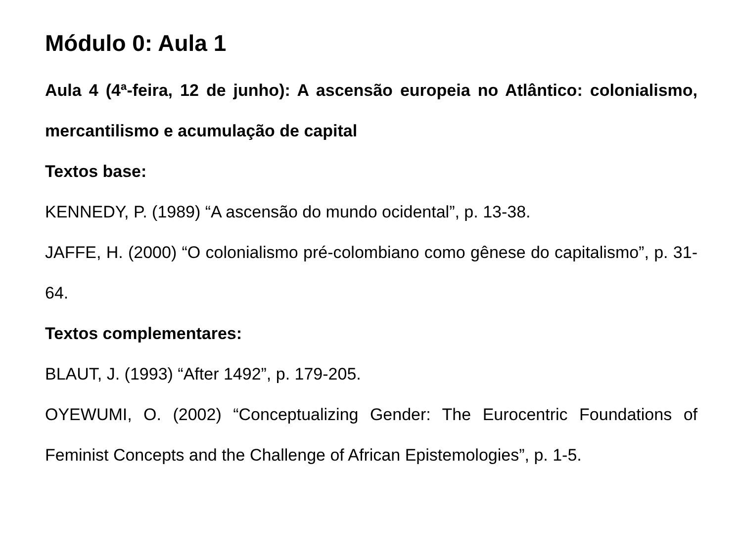Módulo 0: Aula 1
Aula 4 (4ª-feira, 12 de junho): A ascensão europeia no Atlântico: colonialismo, mercantilismo e acumulação de capital
Textos base:
KENNEDY, P. (1989) “A ascensão do mundo ocidental”, p. 13-38.
JAFFE, H. (2000) “O colonialismo pré-colombiano como gênese do capitalismo”, p. 31-64.
Textos complementares:
BLAUT, J. (1993) “After 1492”, p. 179-205.
OYEWUMI, O. (2002) “Conceptualizing Gender: The Eurocentric Foundations of Feminist Concepts and the Challenge of African Epistemologies”, p. 1-5.